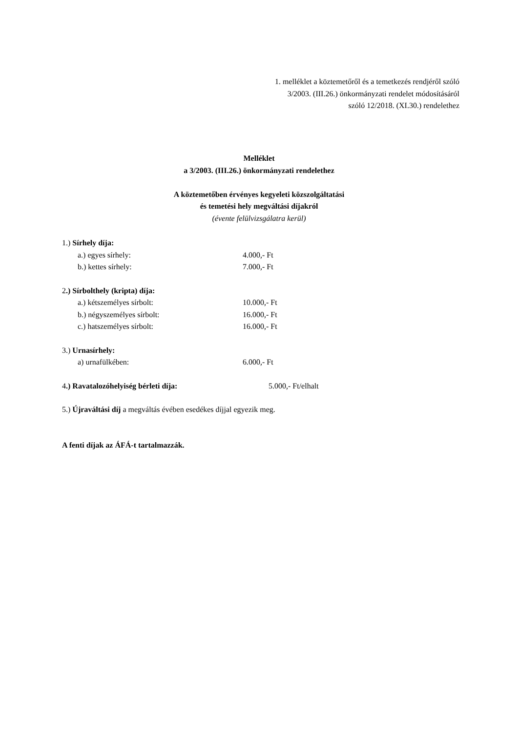1. melléklet a köztemetőről és a temetkezés rendjéről szóló
3/2003. (III.26.) önkormányzati rendelet módosításáról
szóló 12/2018. (XI.30.) rendelethez
Melléklet
a 3/2003. (III.26.) önkormányzati rendelethez
A köztemetőben érvényes kegyeleti közszolgáltatási
és temetési hely megváltási díjakról
(évente felülvizsgálatra kerül)
1.) Sírhely díja:
a.) egyes sírhely: 4.000,- Ft
b.) kettes sírhely: 7.000,- Ft
2.) Sírbolthely (kripta) díja:
a.) kétszemélyes sírbolt: 10.000,- Ft
b.) négyszemélyes sírbolt: 16.000,- Ft
c.) hatszemélyes sírbolt: 16.000,- Ft
3.) Urnasírhely:
a) urnafülkében: 6.000,- Ft
4.) Ravatalozóhelyiség bérleti díja: 5.000,- Ft/elhalt
5.) Újraváltási díj a megváltás évében esedékes díjjal egyezik meg.
A fenti díjak az ÁFÁ-t tartalmazzák.